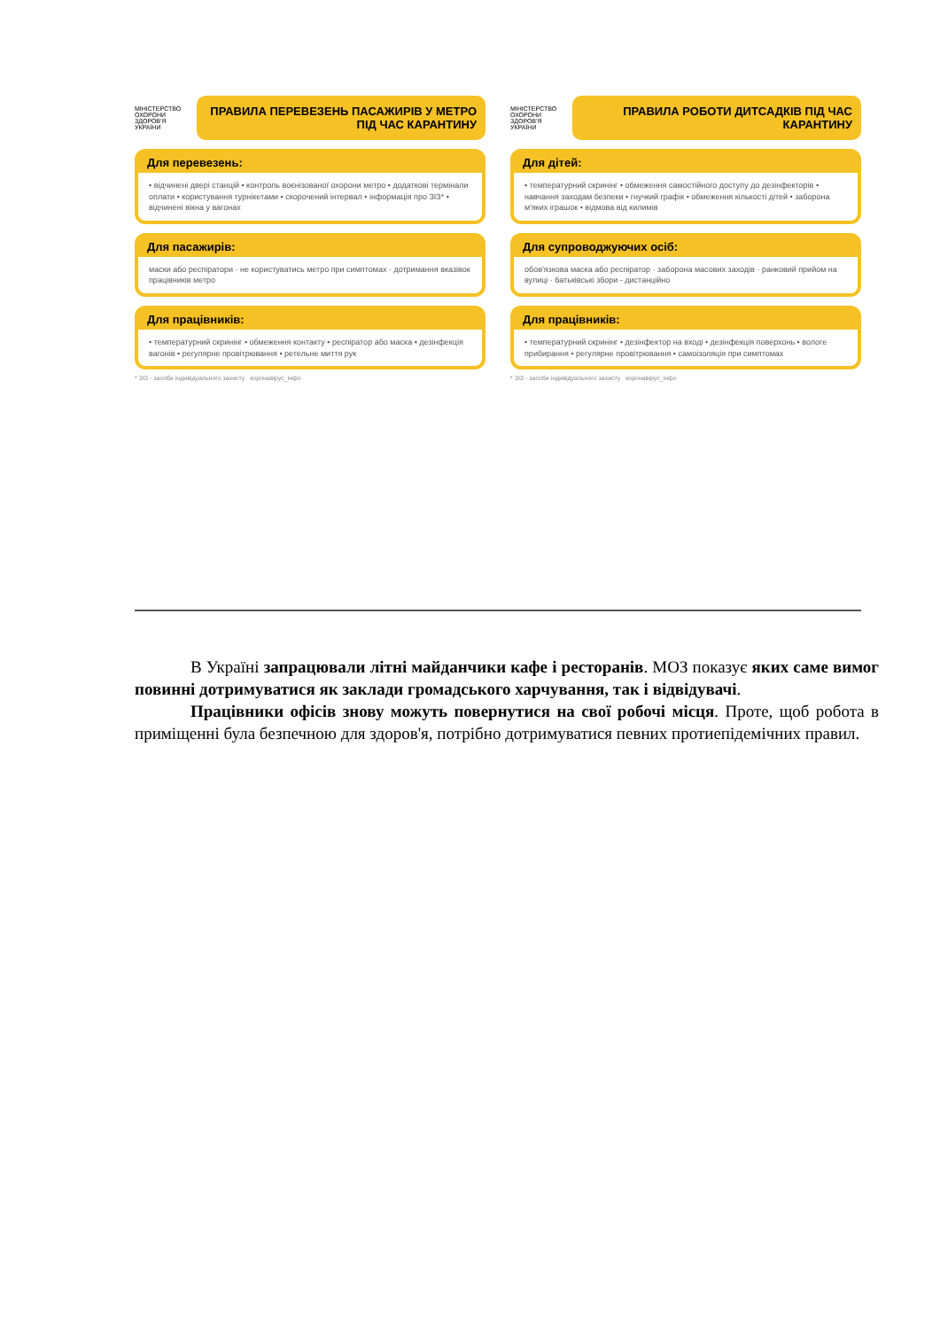МІНІСТЕРСТВО ОХОРОНИ ЗДОРОВ'Я УКРАЇНИ
ПРАВИЛА ПЕРЕВЕЗЕНЬ ПАСАЖИРІВ У МЕТРО ПІД ЧАС КАРАНТИНУ
Для перевезень:
• відчинені двері станцій • контроль воєнізованої охорони метро • додаткові термінали оплати • користування турнікетами • скорочений інтервал • інформація про ЗІЗ* • відчинені вікна у вагонах
Для пасажирів:
маски або респіратори · не користуватись метро при симптомах · дотримання вказівок працівників метро
Для працівників:
• температурний скринінг • обмеження контакту • респіратор або маска • дезінфекція вагонів • регулярне провітрювання • ретельне миття рук
* ЗІЗ - засоби індивідуального захисту коронавірус_інфо
МІНІСТЕРСТВО ОХОРОНИ ЗДОРОВ'Я УКРАЇНИ
ПРАВИЛА РОБОТИ ДИТСАДКІВ ПІД ЧАС КАРАНТИНУ
Для дітей:
• температурний скринінг • обмеження самостійного доступу до дезінфекторів • навчання заходам безпеки • гнучкий графік • обмеження кількості дітей • заборона м'яких іграшок • відмова від килимів
Для супроводжуючих осіб:
обов'язкова маска або респіратор · заборона масових заходів · ранковий прийом на вулиці · батьківські збори - дистанційно
Для працівників:
• температурний скринінг • дезінфектор на вході • дезінфекція поверхонь • вологе прибирання • регулярне провітрювання • самоізоляція при симптомах
* ЗІЗ - засоби індивідуального захисту коронавірус_інфо
В Україні запрацювали літні майданчики кафе і ресторанів. МОЗ показує яких саме вимог повинні дотримуватися як заклади громадського харчування, так і відвідувачі.
Працівники офісів знову можуть повернутися на свої робочі місця. Проте, щоб робота в приміщенні була безпечною для здоров'я, потрібно дотримуватися певних протиепідемічних правил.